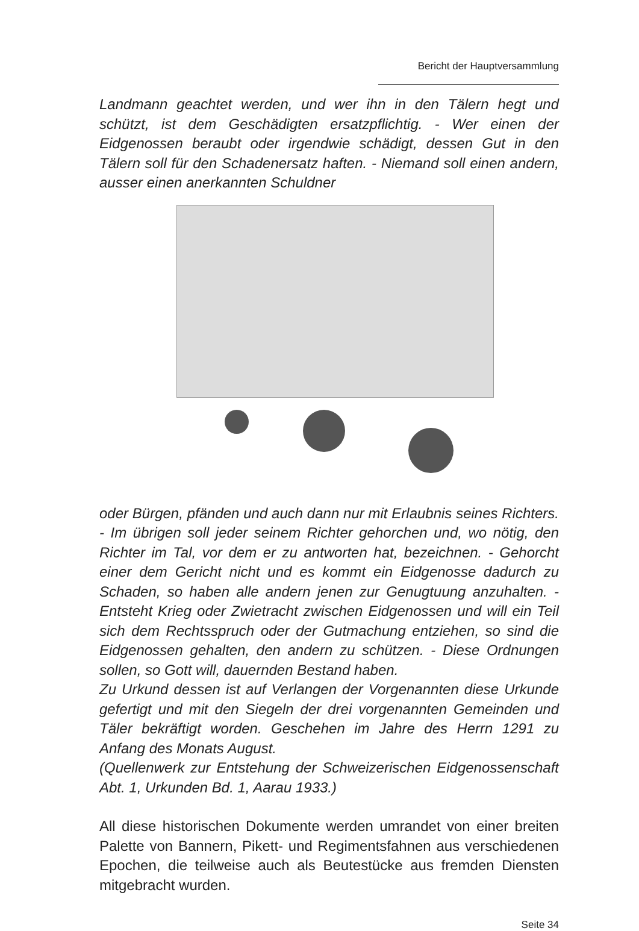Bericht der Hauptversammlung
Landmann geachtet werden, und wer ihn in den Tälern hegt und schützt, ist dem Geschädigten ersatzpflichtig. - Wer einen der Eidgenossen beraubt oder irgendwie schädigt, dessen Gut in den Tälern soll für den Schadenersatz haften. - Niemand soll einen andern, ausser einen anerkannten Schuldner
oder Bürgen, pfänden und auch dann nur mit Erlaubnis seines Richters. - Im übrigen soll jeder seinem Richter gehorchen und, wo nötig, den Richter im Tal, vor dem er zu antworten hat, bezeichnen. - Gehorcht einer dem Gericht nicht und es kommt ein Eidgenosse dadurch zu Schaden, so haben alle andern jenen zur Genugtuung anzuhalten. - Entsteht Krieg oder Zwietracht zwischen Eidgenossen und will ein Teil sich dem Rechtsspruch oder der Gutmachung entziehen, so sind die Eidgenossen gehalten, den andern zu schützen. - Diese Ordnungen sollen, so Gott will, dauernden Bestand haben.
Zu Urkund dessen ist auf Verlangen der Vorgenannten diese Urkunde gefertigt und mit den Siegeln der drei vorgenannten Gemeinden und Täler bekräftigt worden. Geschehen im Jahre des Herrn 1291 zu Anfang des Monats August.
(Quellenwerk zur Entstehung der Schweizerischen Eidgenossenschaft Abt. 1, Urkunden Bd. 1, Aarau 1933.)
All diese historischen Dokumente werden umrandet von einer breiten Palette von Bannern, Pikett- und Regimentsfahnen aus verschiedenen Epochen, die teilweise auch als Beutestücke aus fremden Diensten mitgebracht wurden.
Seite 34